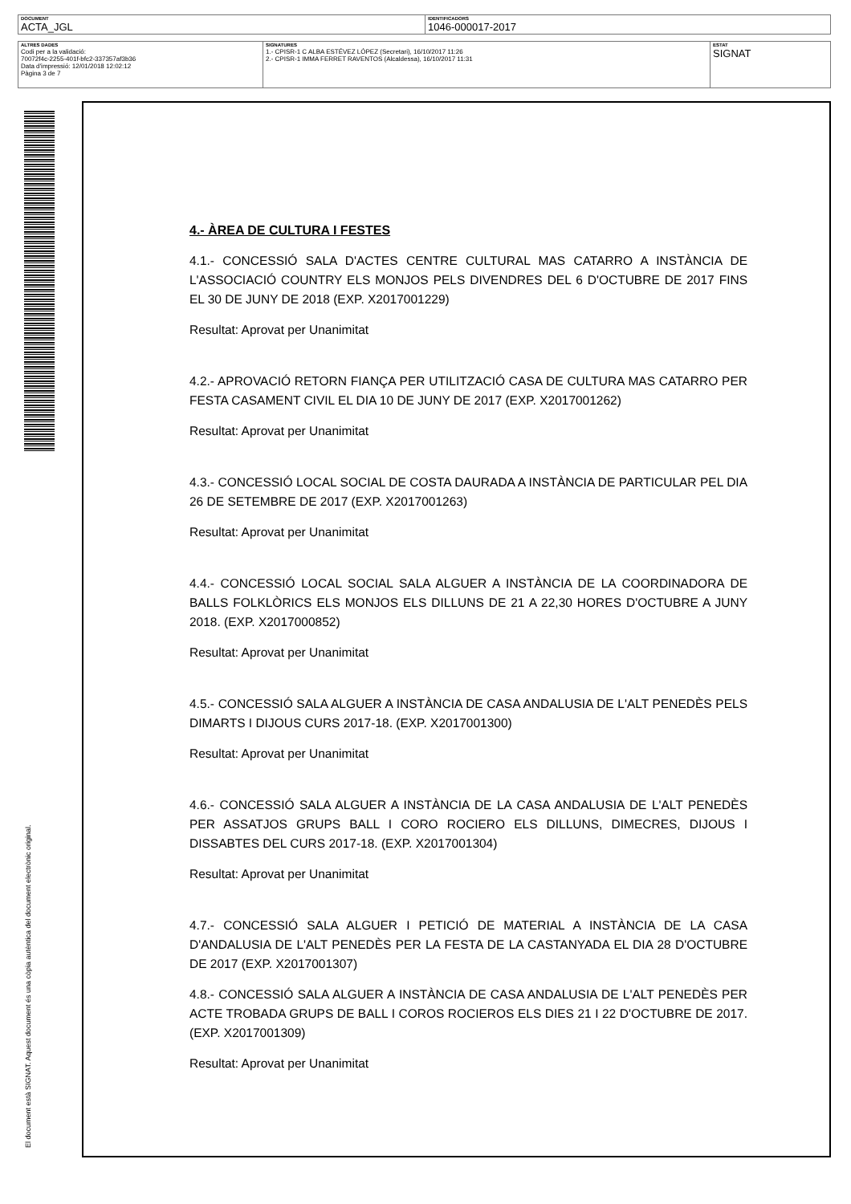| DOCUMENT ACTA_JGL | IDENTIFICADORS 1046-000017-2017 |
| ALTRES DADES Codi per a la validació: 70072f4c-2255-401f-bfc2-337357af3b36 Data d'impressió: 12/01/2018 12:02:12 Pàgina 3 de 7 | SIGNATURES 1.- CPISR-1 C ALBA ESTÉVEZ LÓPEZ (Secretari), 16/10/2017 11:26 2.- CPISR-1 IMMA FERRET RAVENTOS (Alcaldessa), 16/10/2017 11:31 | ESTAT SIGNAT |
El document està SIGNAT. Aquest document és una còpia autèntica del document electrònic original.
4.- ÀREA DE CULTURA I FESTES
4.1.- CONCESSIÓ SALA D'ACTES CENTRE CULTURAL MAS CATARRO A INSTÀNCIA DE L'ASSOCIACIÓ COUNTRY ELS MONJOS PELS DIVENDRES DEL 6 D'OCTUBRE DE 2017 FINS EL 30 DE JUNY DE 2018 (EXP. X2017001229)
Resultat: Aprovat per Unanimitat
4.2.- APROVACIÓ RETORN FIANÇA PER UTILITZACIÓ CASA DE CULTURA MAS CATARRO PER FESTA CASAMENT CIVIL EL DIA 10 DE JUNY DE 2017 (EXP. X2017001262)
Resultat: Aprovat per Unanimitat
4.3.- CONCESSIÓ LOCAL SOCIAL DE COSTA DAURADA A INSTÀNCIA DE PARTICULAR PEL DIA 26 DE SETEMBRE DE 2017 (EXP. X2017001263)
Resultat: Aprovat per Unanimitat
4.4.- CONCESSIÓ LOCAL SOCIAL SALA ALGUER A INSTÀNCIA DE LA COORDINADORA DE BALLS FOLKLÒRICS ELS MONJOS ELS DILLUNS DE 21 A 22,30 HORES D'OCTUBRE A JUNY 2018. (EXP. X2017000852)
Resultat: Aprovat per Unanimitat
4.5.- CONCESSIÓ SALA ALGUER A INSTÀNCIA DE CASA ANDALUSIA DE L'ALT PENEDÈS PELS DIMARTS I DIJOUS CURS 2017-18. (EXP. X2017001300)
Resultat: Aprovat per Unanimitat
4.6.- CONCESSIÓ SALA ALGUER A INSTÀNCIA DE LA CASA ANDALUSIA DE L'ALT PENEDÈS PER ASSATJOS GRUPS BALL I CORO ROCIERO ELS DILLUNS, DIMECRES, DIJOUS I DISSABTES DEL CURS 2017-18. (EXP. X2017001304)
Resultat: Aprovat per Unanimitat
4.7.- CONCESSIÓ SALA ALGUER I PETICIÓ DE MATERIAL A INSTÀNCIA DE LA CASA D'ANDALUSIA DE L'ALT PENEDÈS PER LA FESTA DE LA CASTANYADA EL DIA 28 D'OCTUBRE DE 2017 (EXP. X2017001307)
4.8.- CONCESSIÓ SALA ALGUER A INSTÀNCIA DE CASA ANDALUSIA DE L'ALT PENEDÈS PER ACTE TROBADA GRUPS DE BALL I COROS ROCIEROS ELS DIES 21 I 22 D'OCTUBRE DE 2017. (EXP. X2017001309)
Resultat: Aprovat per Unanimitat